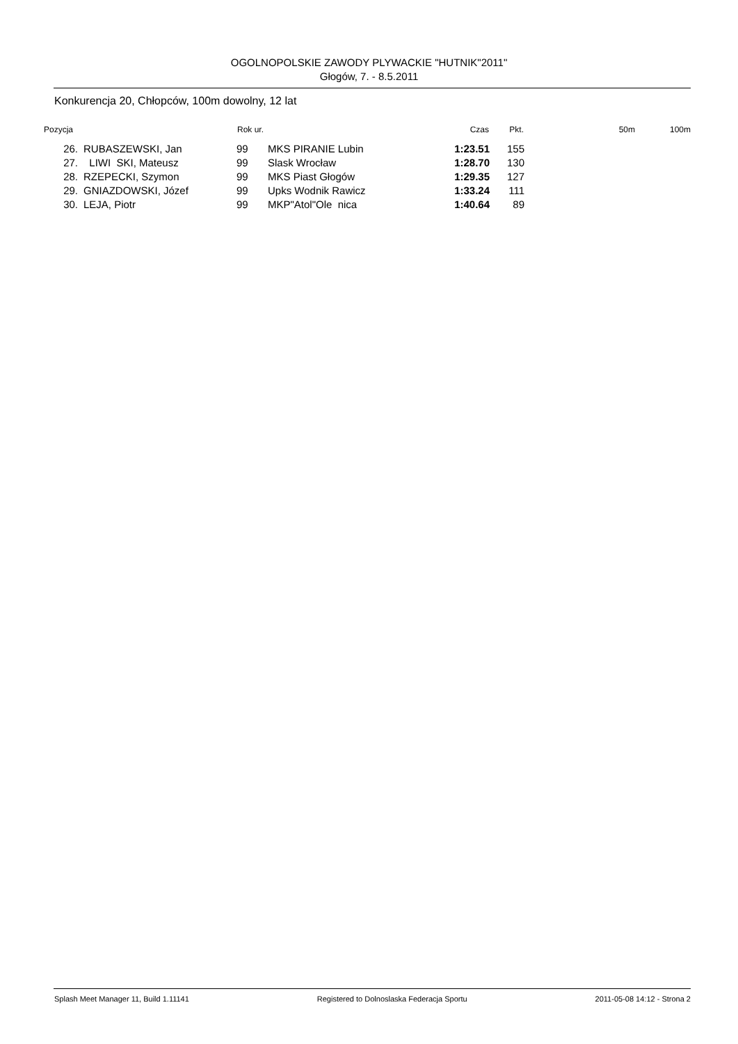OGOLNOPOLSKIE ZAWODY PLYWACKIE "HUTNIK"2011"
Głogów, 7. - 8.5.2011
Konkurencja 20, Chłopców, 100m dowolny, 12 lat
| Pozycja | | Rok ur. | | Czas | Pkt. | 50m | 100m |
| --- | --- | --- | --- | --- | --- | --- | --- |
| 26. | RUBASZEWSKI, Jan | 99 | MKS PIRANIE Lubin | 1:23.51 | 155 | | |
| 27. | LIWI SKI, Mateusz | 99 | Slask Wrocław | 1:28.70 | 130 | | |
| 28. | RZEPECKI, Szymon | 99 | MKS Piast Głogów | 1:29.35 | 127 | | |
| 29. | GNIAZDOWSKI, Józef | 99 | Upks Wodnik Rawicz | 1:33.24 | 111 | | |
| 30. | LEJA, Piotr | 99 | MKP"Atol"Ole nica | 1:40.64 | 89 | | |
Splash Meet Manager 11, Build 1.11141 Registered to Dolnoslaska Federacja Sportu 2011-05-08 14:12 - Strona 2